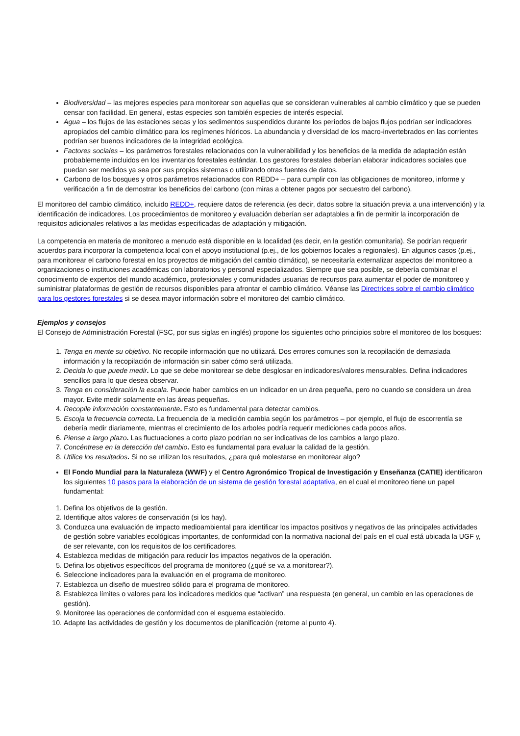Biodiversidad – las mejores especies para monitorear son aquellas que se consideran vulnerables al cambio climático y que se pueden censar con facilidad. En general, estas especies son también especies de interés especial.
Agua – los flujos de las estaciones secas y los sedimentos suspendidos durante los períodos de bajos flujos podrían ser indicadores apropiados del cambio climático para los regímenes hídricos. La abundancia y diversidad de los macro-invertebrados en las corrientes podrían ser buenos indicadores de la integridad ecológica.
Factores sociales – los parámetros forestales relacionados con la vulnerabilidad y los beneficios de la medida de adaptación están probablemente incluidos en los inventarios forestales estándar. Los gestores forestales deberían elaborar indicadores sociales que puedan ser medidos ya sea por sus propios sistemas o utilizando otras fuentes de datos.
Carbono de los bosques y otros parámetros relacionados con REDD+ – para cumplir con las obligaciones de monitoreo, informe y verificación a fin de demostrar los beneficios del carbono (con miras a obtener pagos por secuestro del carbono).
El monitoreo del cambio climático, incluido REDD+, requiere datos de referencia (es decir, datos sobre la situación previa a una intervención) y la identificación de indicadores. Los procedimientos de monitoreo y evaluación deberían ser adaptables a fin de permitir la incorporación de requisitos adicionales relativos a las medidas especificadas de adaptación y mitigación.
La competencia en materia de monitoreo a menudo está disponible en la localidad (es decir, en la gestión comunitaria). Se podrían requerir acuerdos para incorporar la competencia local con el apoyo institucional (p.ej., de los gobiernos locales a regionales). En algunos casos (p.ej., para monitorear el carbono forestal en los proyectos de mitigación del cambio climático), se necesitaría externalizar aspectos del monitoreo a organizaciones o instituciones académicas con laboratorios y personal especializados. Siempre que sea posible, se debería combinar el conocimiento de expertos del mundo académico, profesionales y comunidades usuarias de recursos para aumentar el poder de monitoreo y suministrar plataformas de gestión de recursos disponibles para afrontar el cambio climático. Véanse las Directrices sobre el cambio climático para los gestores forestales si se desea mayor información sobre el monitoreo del cambio climático.
Ejemplos y consejos
El Consejo de Administración Forestal (FSC, por sus siglas en inglés) propone los siguientes ocho principios sobre el monitoreo de los bosques:
1. Tenga en mente su objetivo. No recopile información que no utilizará. Dos errores comunes son la recopilación de demasiada información y la recopilación de información sin saber cómo será utilizada.
2. Decida lo que puede medir. Lo que se debe monitorear se debe desglosar en indicadores/valores mensurables. Defina indicadores sencillos para lo que desea observar.
3. Tenga en consideración la escala. Puede haber cambios en un indicador en un área pequeña, pero no cuando se considera un área mayor. Evite medir solamente en las áreas pequeñas.
4. Recopile información constantemente. Esto es fundamental para detectar cambios.
5. Escoja la frecuencia correcta. La frecuencia de la medición cambia según los parámetros – por ejemplo, el flujo de escorrentía se debería medir diariamente, mientras el crecimiento de los arboles podría requerir mediciones cada pocos años.
6. Piense a largo plazo. Las fluctuaciones a corto plazo podrían no ser indicativas de los cambios a largo plazo.
7. Concéntrese en la detección del cambio. Esto es fundamental para evaluar la calidad de la gestión.
8. Utilice los resultados. Si no se utilizan los resultados, ¿para qué molestarse en monitorear algo?
El Fondo Mundial para la Naturaleza (WWF) y el Centro Agronómico Tropical de Investigación y Enseñanza (CATIE) identificaron los siguientes 10 pasos para la elaboración de un sistema de gestión forestal adaptativa, en el cual el monitoreo tiene un papel fundamental:
1. Defina los objetivos de la gestión.
2. Identifique altos valores de conservación (si los hay).
3. Conduzca una evaluación de impacto medioambiental para identificar los impactos positivos y negativos de las principales actividades de gestión sobre variables ecológicas importantes, de conformidad con la normativa nacional del país en el cual está ubicada la UGF y, de ser relevante, con los requisitos de los certificadores.
4. Establezca medidas de mitigación para reducir los impactos negativos de la operación.
5. Defina los objetivos específicos del programa de monitoreo (¿qué se va a monitorear?).
6. Seleccione indicadores para la evaluación en el programa de monitoreo.
7. Establezca un diseño de muestreo sólido para el programa de monitoreo.
8. Establezca límites o valores para los indicadores medidos que “activan” una respuesta (en general, un cambio en las operaciones de gestión).
9. Monitoree las operaciones de conformidad con el esquema establecido.
10. Adapte las actividades de gestión y los documentos de planificación (retorne al punto 4).